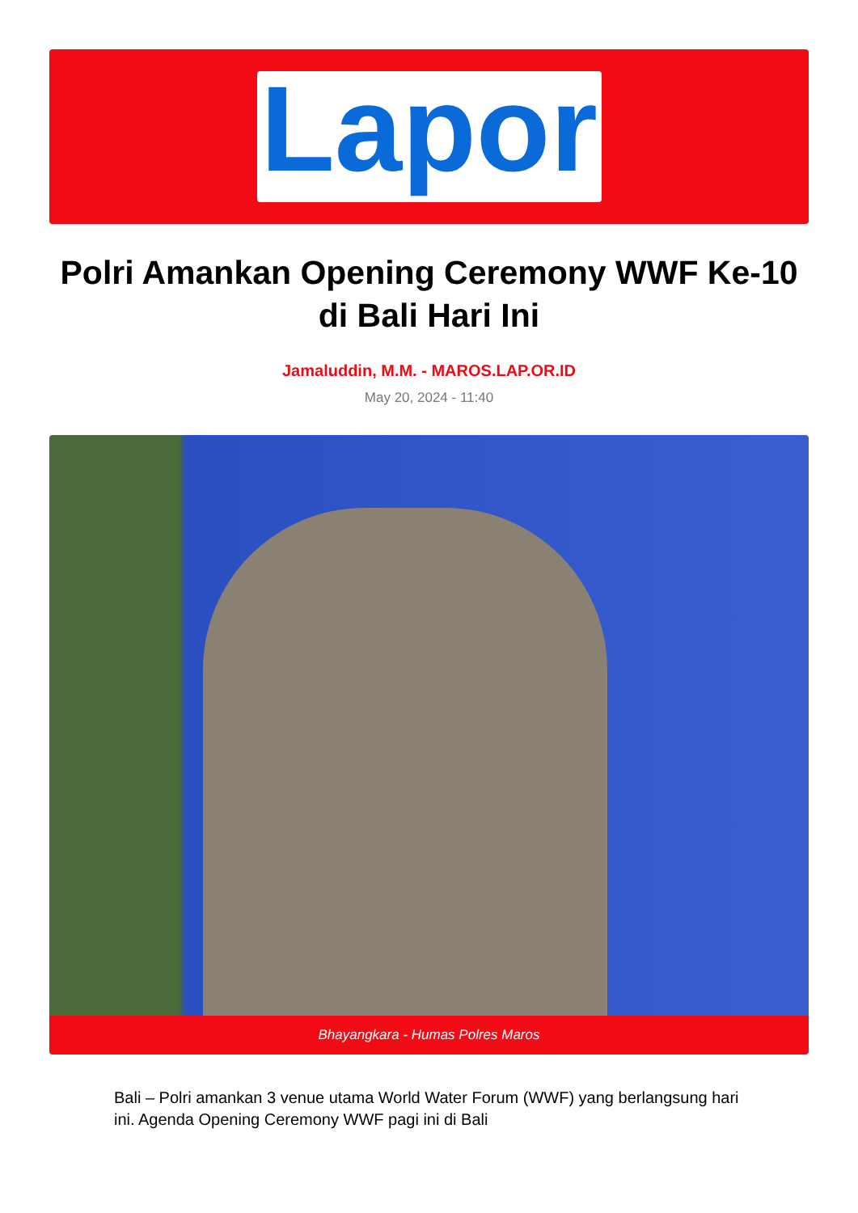Lapor
Polri Amankan Opening Ceremony WWF Ke-10 di Bali Hari Ini
Jamaluddin, M.M. - MAROS.LAP.OR.ID
May 20, 2024 - 11:40
Bhayangkara - Humas Polres Maros
Bali – Polri amankan 3 venue utama World Water Forum (WWF) yang berlangsung hari ini. Agenda Opening Ceremony WWF pagi ini di Bali